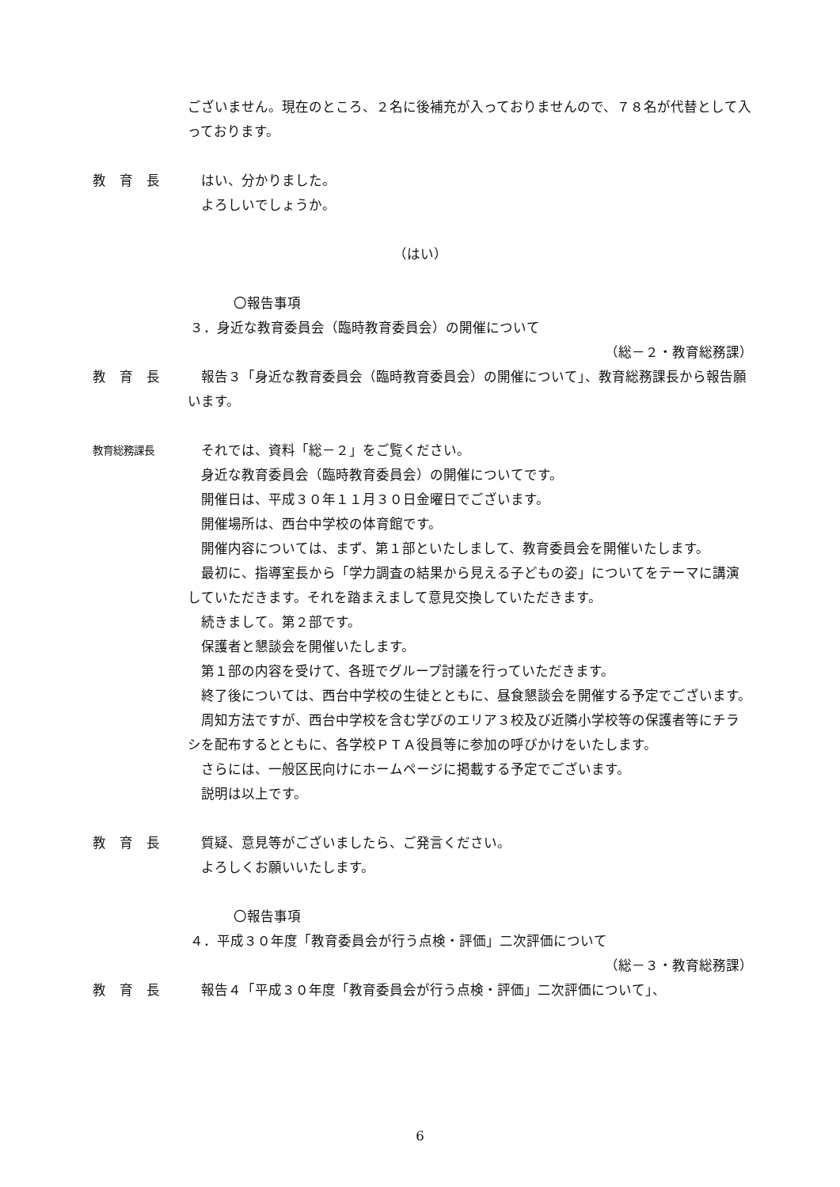ございません。現在のところ、２名に後補充が入っておりませんので、７８名が代替として入っております。
教　育　長 はい、分かりました。
　よろしいでしょうか。
（はい）
〇報告事項
３．身近な教育委員会（臨時教育委員会）の開催について
（総－２・教育総務課）
教　育　長 報告３「身近な教育委員会（臨時教育委員会）の開催について」、教育総務課長から報告願います。
教育総務課長
それでは、資料「総－２」をご覧ください。
身近な教育委員会（臨時教育委員会）の開催についてです。
開催日は、平成３０年１１月３０日金曜日でございます。
開催場所は、西台中学校の体育館です。
開催内容については、まず、第１部といたしまして、教育委員会を開催いたします。
最初に、指導室長から「学力調査の結果から見える子どもの姿」についてをテーマに講演していただきます。それを踏まえまして意見交換していただきます。
続きまして。第２部です。
保護者と懇談会を開催いたします。
第１部の内容を受けて、各班でグループ討議を行っていただきます。
終了後については、西台中学校の生徒とともに、昼食懇談会を開催する予定でございます。
周知方法ですが、西台中学校を含む学びのエリア３校及び近隣小学校等の保護者等にチラシを配布するとともに、各学校ＰＴＡ役員等に参加の呼びかけをいたします。
さらには、一般区民向けにホームページに掲載する予定でございます。
説明は以上です。
教　育　長 質疑、意見等がございましたら、ご発言ください。
　よろしくお願いいたします。
〇報告事項
４．平成３０年度「教育委員会が行う点検・評価」二次評価について
（総－３・教育総務課）
教　育　長 報告４「平成３０年度「教育委員会が行う点検・評価」二次評価について」、
6